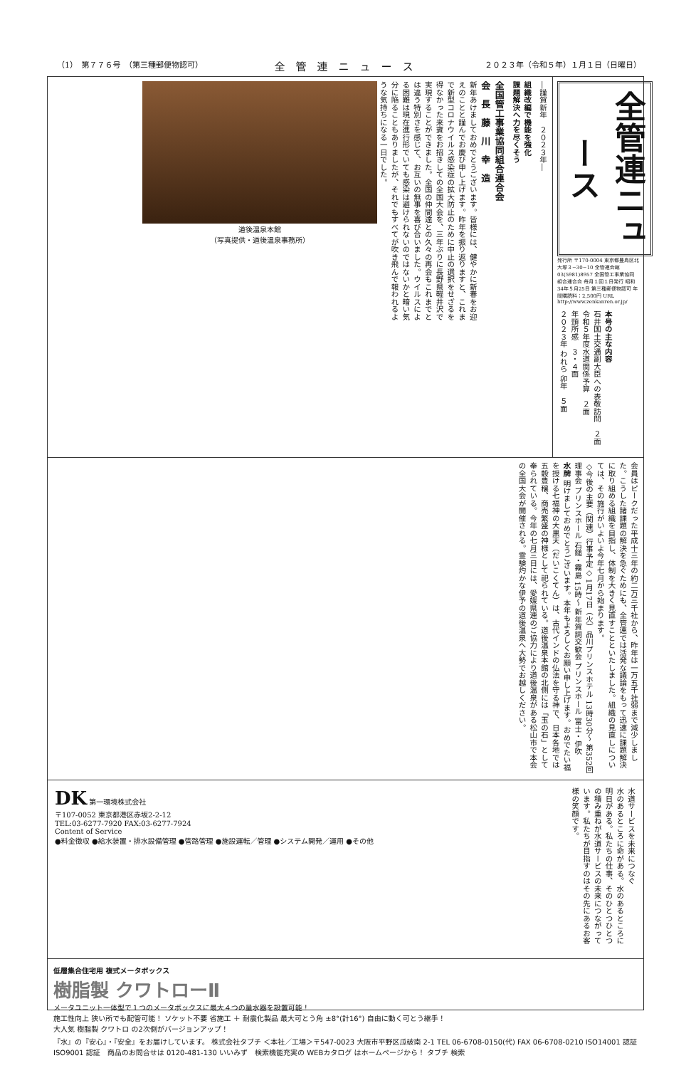（1）　第７７６号　（第三種郵便物認可） 全　管　連　ニ　ュ　ー　ス ２０２３年（令和５年）１月１日（日曜日）
―謹賀新年　２０２３年―
組織改編で機能を強化
課題解決へ力を尽くそう
全国管工事業協同組合連合会
会　長　藤　川　幸　造
新年あけましておめでとうございます。皆様には、健やかに新春をお迎えのことと謹んでお慶び申し上げます。昨年を振り返りますと、これまで新型コロナウイルス感染症の拡大防止のために中止の選択をせざるを得なかった来賓をお招きしての全国大会を、三年ぶりに長野県軽井沢で実現することができました。全国の仲間達との久々の再会もこれまでとは違う特別さを感じて、お互いの無事を喜び合いました。ウイルスによる困難は現在進行形でいても感染は避けられないのではないかと暗い気分に陥ることもありましたが、それでもすべてが吹き飛んで報われるような気持ちになる一日でした。
道後温泉本館
（写真提供・道後温泉事務所）
全管連ニュース
発行所 〒170-0004 東京都豊島区北大塚３−30−10 全管連会館 03(5981)8957 全国管工事業協同組合連合会 毎月１回１日発行 昭和34年５月25日 第三種郵便物認可 年間購読料：2,500円 URL http://www.zenkanren.or.jp/
本号の主な内容
石井国土交通副大臣への表敬訪問　２面
令和５年度水道関係予算　２面
年頭所感　３・４面
２０２３年 われら 卯年　５面
会員はピークだった平成十三年の約二万三千社から、昨年は一万五千社弱まで減少しました。こうした諸課題の解決を急ぐためにも、全管連では活発な議論をもって迅速に課題解決に取り組める組織を目指し、体制を大きく見直すことといたしました。組織の見直しについては、その施行がいよいよ今年七月から始まります。
◇今後の主要（関連）行事予定◇ 1月17日（火）品川プリンスホテル 13時30分〜 第352回理事会 プリンスホール 石鎚・霧島 15時〜 新年賀詞交歓会 プリンスホール 富士・伊吹
水牌 明けましておめでとうございます。本年もよろしくお願い申し上げます。おめでたい福を授ける七福神の大黒天（だいこくてん）は、古代インドの仏法を守る神で、日本各地では五穀豊穣、商売繁盛の神様として祀られている。道後温泉本館の北側には「玉の石」として奉られている。今年の七月三日には、愛媛県連のご協力により道後温泉がある松山市で本会の全国大会が開催される。霊験灼かな伊予の道後温泉へ大勢でお越しください。
DK 第一環境株式会社
〒107-0052 東京都港区赤坂2-2-12
TEL:03-6277-7920 FAX:03-6277-7924
Content of Service
●料金徴収 ●給水装置・排水設備管理 ●管路管理 ●施設運転／管理 ●システム開発／運用 ●その他
水道サービスを未来につなぐ
水のあるところに命がある。水のあるところに明日がある。私たちの仕事、そのひとつひとつの積み重ねが水道サービスの未来につながっています。私たちが目指すのはその先にあるお客様の笑顔です。
低層集合住宅用 複式メータボックス
樹脂製 クワトローⅡ
メータユニット一体型で１つのメータボックスに最大４つの量水器を設置可能！
施工性向上 狭い所でも配管可能！ ソケット不要 省施工 ＋ 耐震化製品 最大可とう角 ±8°(計16°) 自由に動く可とう継手！
大人気 樹脂製 クワトロ の2次側がバージョンアップ！
『水』の『安心』・『安全』をお届けしています。 株式会社タブチ ＜本社／工場＞〒547-0023 大阪市平野区瓜破南 2-1 TEL 06-6708-0150(代) FAX 06-6708-0210 ISO14001 認証 ISO9001 認証　商品のお問合せは 0120-481-130 いいみず　検索機能充実の WEBカタログ はホームページから！ タブチ 検索